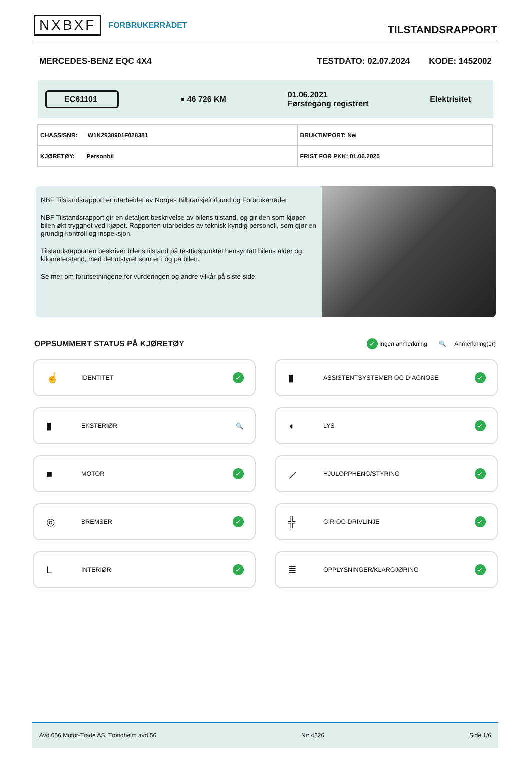NXBXF FORBRUKERRÅDET
TILSTANDSRAPPORT
MERCEDES-BENZ EQC 4X4 TESTDATO: 02.07.2024 KODE: 1452002
EC61101 ● 46 726 KM 01.06.2021
Førstegang registrert Elektrisitet
| CHASSISNR: W1K2938901F028381 | BRUKTIMPORT: Nei |
| KJØRETØY: Personbil | FRIST FOR PKK: 01.06.2025 |
NBF Tilstandsrapport er utarbeidet av Norges Bilbransjeforbund og Forbrukerrådet.
NBF Tilstandsrapport gir en detaljert beskrivelse av bilens tilstand, og gir den som kjøper bilen økt trygghet ved kjøpet. Rapporten utarbeides av teknisk kyndig personell, som gjør en grundig kontroll og inspeksjon.
Tilstandsrapporten beskriver bilens tilstand på testtidspunktet hensyntatt bilens alder og kilometerstand, med det utstyret som er i og på bilen.
Se mer om forutsetningene for vurderingen og andre vilkår på siste side.
OPPSUMMERT STATUS PÅ KJØRETØY
✓ Ingen anmerkning 🔍 Anmerkning(er)
☝ IDENTITET ✓
▮ ASSISTENTSYSTEMER OG DIAGNOSE ✓
▮ EKSTERIØR 🔍
◖ LYS ✓
■ MOTOR ✓
⟋ HJULOPPHENG/STYRING ✓
◎ BREMSER ✓
╬ GIR OG DRIVLINJE ✓
L INTERIØR ✓
≣ OPPLYSNINGER/KLARGJØRING ✓
Avd 056 Motor-Trade AS, Trondheim avd 56 Nr: 4226 Side 1/6